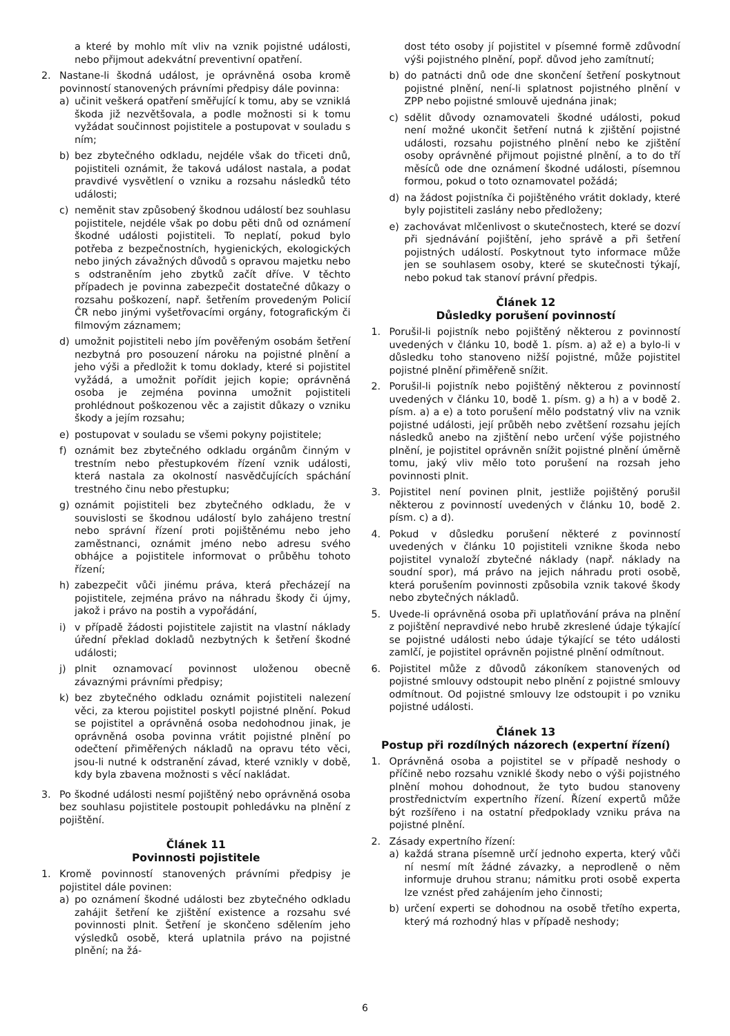a které by mohlo mít vliv na vznik pojistné události, nebo přijmout adekvátní preventivní opatření.
2. Nastane-li škodná událost, je oprávněná osoba kromě povinností stanovených právními předpisy dále povinna:
a) učinit veškerá opatření směřující k tomu, aby se vzniklá škoda již nezvětšovala, a podle možnosti si k tomu vyžádat součinnost pojistitele a postupovat v souladu s ním;
b) bez zbytečného odkladu, nejdéle však do třiceti dnů, pojistiteli oznámit, že taková událost nastala, a podat pravdivé vysvětlení o vzniku a rozsahu následků této události;
c) neměnit stav způsobený škodnou událostí bez souhlasu pojistitele, nejdéle však po dobu pěti dnů od oznámení škodné události pojistiteli. To neplatí, pokud bylo potřeba z bezpečnostních, hygienických, ekologických nebo jiných závažných důvodů s opravou majetku nebo s odstraněním jeho zbytků začít dříve. V těchto případech je povinna zabezpečit dostatečné důkazy o rozsahu poškození, např. šetřením provedeným Policií ČR nebo jinými vyšetřovacími orgány, fotografickým či filmovým záznamem;
d) umožnit pojistiteli nebo jím pověřeným osobám šetření nezbytná pro posouzení nároku na pojistné plnění a jeho výši a předložit k tomu doklady, které si pojistitel vyžádá, a umožnit pořídit jejich kopie; oprávněná osoba je zejména povinna umožnit pojistiteli prohlédnout poškozenou věc a zajistit důkazy o vzniku škody a jejím rozsahu;
e) postupovat v souladu se všemi pokyny pojistitele;
f) oznámit bez zbytečného odkladu orgánům činným v trestním nebo přestupkovém řízení vznik události, která nastala za okolností nasvědčujících spáchání trestného činu nebo přestupku;
g) oznámit pojistiteli bez zbytečného odkladu, že v souvislosti se škodnou událostí bylo zahájeno trestní nebo správní řízení proti pojištěnému nebo jeho zaměstnanci, oznámit jméno nebo adresu svého obhájce a pojistitele informovat o průběhu tohoto řízení;
h) zabezpečit vůči jinému práva, která přecházejí na pojistitele, zejména právo na náhradu škody či újmy, jakož i právo na postih a vypořádání,
i) v případě žádosti pojistitele zajistit na vlastní náklady úřední překlad dokladů nezbytných k šetření škodné události;
j) plnit oznamovací povinnost uloženou obecně závaznými právními předpisy;
k) bez zbytečného odkladu oznámit pojistiteli nalezení věci, za kterou pojistitel poskytl pojistné plnění. Pokud se pojistitel a oprávněná osoba nedohodnou jinak, je oprávněná osoba povinna vrátit pojistné plnění po odečtení přiměřených nákladů na opravu této věci, jsou-li nutné k odstranění závad, které vznikly v době, kdy byla zbavena možnosti s věcí nakládat.
3. Po škodné události nesmí pojištěný nebo oprávněná osoba bez souhlasu pojistitele postoupit pohledávku na plnění z pojištění.
Článek 11
Povinnosti pojistitele
1. Kromě povinností stanovených právními předpisy je pojistitel dále povinen:
a) po oznámení škodné události bez zbytečného odkladu zahájit šetření ke zjištění existence a rozsahu své povinnosti plnit. Šetření je skončeno sdělením jeho výsledků osobě, která uplatnila právo na pojistné plnění; na žá-
dost této osoby jí pojistitel v písemné formě zdůvodní výši pojistného plnění, popř. důvod jeho zamítnutí;
b) do patnácti dnů ode dne skončení šetření poskytnout pojistné plnění, není-li splatnost pojistného plnění v ZPP nebo pojistné smlouvě ujednána jinak;
c) sdělit důvody oznamovateli škodné události, pokud není možné ukončit šetření nutná k zjištění pojistné události, rozsahu pojistného plnění nebo ke zjištění osoby oprávněné přijmout pojistné plnění, a to do tří měsíců ode dne oznámení škodné události, písemnou formou, pokud o toto oznamovatel požádá;
d) na žádost pojistníka či pojištěného vrátit doklady, které byly pojistiteli zaslány nebo předloženy;
e) zachovávat mlčenlivost o skutečnostech, které se dozví při sjednávání pojištění, jeho správě a při šetření pojistných událostí. Poskytnout tyto informace může jen se souhlasem osoby, které se skutečnosti týkají, nebo pokud tak stanoví právní předpis.
Článek 12
Důsledky porušení povinností
1. Porušil-li pojistník nebo pojištěný některou z povinností uvedených v článku 10, bodě 1. písm. a) až e) a bylo-li v důsledku toho stanoveno nižší pojistné, může pojistitel pojistné plnění přiměřeně snížit.
2. Porušil-li pojistník nebo pojištěný některou z povinností uvedených v článku 10, bodě 1. písm. g) a h) a v bodě 2. písm. a) a e) a toto porušení mělo podstatný vliv na vznik pojistné události, její průběh nebo zvětšení rozsahu jejích následků anebo na zjištění nebo určení výše pojistného plnění, je pojistitel oprávněn snížit pojistné plnění úměrně tomu, jaký vliv mělo toto porušení na rozsah jeho povinnosti plnit.
3. Pojistitel není povinen plnit, jestliže pojištěný porušil některou z povinností uvedených v článku 10, bodě 2. písm. c) a d).
4. Pokud v důsledku porušení některé z povinností uvedených v článku 10 pojistiteli vznikne škoda nebo pojistitel vynaloží zbytečné náklady (např. náklady na soudní spor), má právo na jejich náhradu proti osobě, která porušením povinnosti způsobila vznik takové škody nebo zbytečných nákladů.
5. Uvede-li oprávněná osoba při uplatňování práva na plnění z pojištění nepravdivé nebo hrubě zkreslené údaje týkající se pojistné události nebo údaje týkající se této události zamlčí, je pojistitel oprávněn pojistné plnění odmítnout.
6. Pojistitel může z důvodů zákoníkem stanovených od pojistné smlouvy odstoupit nebo plnění z pojistné smlouvy odmítnout. Od pojistné smlouvy lze odstoupit i po vzniku pojistné události.
Článek 13
Postup při rozdílných názorech (expertní řízení)
1. Oprávněná osoba a pojistitel se v případě neshody o příčině nebo rozsahu vzniklé škody nebo o výši pojistného plnění mohou dohodnout, že tyto budou stanoveny prostřednictvím expertního řízení. Řízení expertů může být rozšířeno i na ostatní předpoklady vzniku práva na pojistné plnění.
2. Zásady expertního řízení:
a) každá strana písemně určí jednoho experta, který vůči ní nesmí mít žádné závazky, a neprodleně o něm informuje druhou stranu; námitku proti osobě experta lze vznést před zahájením jeho činnosti;
b) určení experti se dohodnou na osobě třetího experta, který má rozhodný hlas v případě neshody;
6